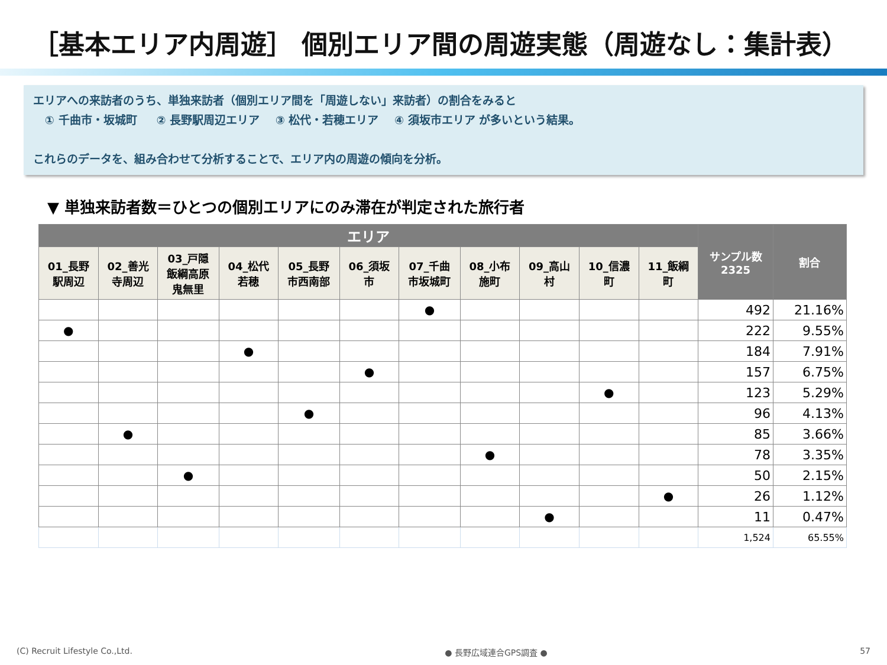［基本エリア内周遊］ 個別エリア間の周遊実態（周遊なし：集計表）
エリアへの来訪者のうち、単独来訪者（個別エリア間を「周遊しない」来訪者）の割合をみると
① 千曲市・坂城町 ② 長野駅周辺エリア ③ 松代・若穂エリア ④ 須坂市エリア が多いという結果。
これらのデータを、組み合わせて分析することで、エリア内の周遊の傾向を分析。
▼ 単独来訪者数＝ひとつの個別エリアにのみ滞在が判定された旅行者
| エリア | | | | | | | | | | | サンプル数 2325 | 割合 |
| --- | --- | --- | --- | --- | --- | --- | --- | --- | --- | --- | --- | --- |
| 01_長野 駅周辺 | 02_善光 寺周辺 | 03_戸隠 飯綱高原 鬼無里 | 04_松代 若穂 | 05_長野 市西南部 | 06_須坂 市 | 07_千曲 市坂城町 | 08_小布 施町 | 09_高山 村 | 10_信濃 町 | 11_飯綱 町 | | |
| | | | | | | ● | | | | | 492 | 21.16% |
| ● | | | | | | | | | | | 222 | 9.55% |
| | | | ● | | | | | | | | 184 | 7.91% |
| | | | | | ● | | | | | | 157 | 6.75% |
| | | | | | | | | | ● | | 123 | 5.29% |
| | | | | ● | | | | | | | 96 | 4.13% |
| | ● | | | | | | | | | | 85 | 3.66% |
| | | | | | | | ● | | | | 78 | 3.35% |
| | | ● | | | | | | | | | 50 | 2.15% |
| | | | | | | | | | | ● | 26 | 1.12% |
| | | | | | | | | ● | | | 11 | 0.47% |
| | | | | | | | | | | | 1,524 | 65.55% |
(C) Recruit Lifestyle Co.,Ltd. ● 長野広域連合GPS調査 ● 57